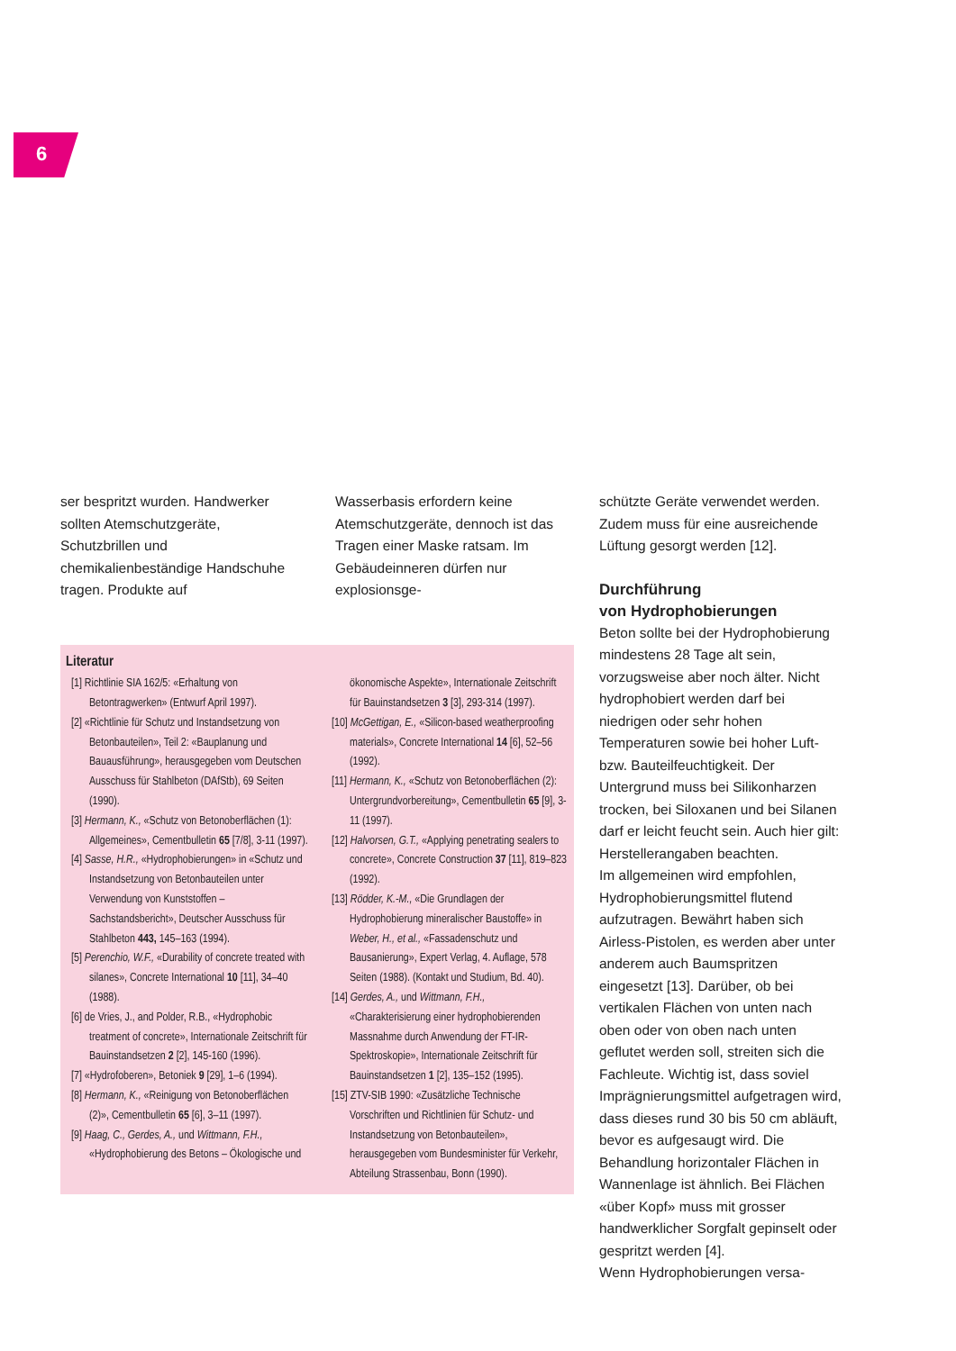6
ser bespritzt wurden. Handwerker sollten Atemschutzgeräte, Schutzbrillen und chemikalienbeständige Handschuhe tragen. Produkte auf
Wasserbasis erfordern keine Atemschutzgeräte, dennoch ist das Tragen einer Maske ratsam. Im Gebäudeinneren dürfen nur explosionsge-
Literatur
[1] Richtlinie SIA 162/5: «Erhaltung von Betontragwerken» (Entwurf April 1997).
[2] «Richtlinie für Schutz und Instandsetzung von Betonbauteilen», Teil 2: «Bauplanung und Bauausführung», herausgegeben vom Deutschen Ausschuss für Stahlbeton (DAfStb), 69 Seiten (1990).
[3] Hermann, K., «Schutz von Betonoberflächen (1): Allgemeines», Cementbulletin 65 [7/8], 3-11 (1997).
[4] Sasse, H.R., «Hydrophobierungen» in «Schutz und Instandsetzung von Betonbauteilen unter Verwendung von Kunststoffen – Sachstandsbericht», Deutscher Ausschuss für Stahlbeton 443, 145–163 (1994).
[5] Perenchio, W.F., «Durability of concrete treated with silanes», Concrete International 10 [11], 34–40 (1988).
[6] de Vries, J., and Polder, R.B., «Hydrophobic treatment of concrete», Internationale Zeitschrift für Bauinstandsetzen 2 [2], 145-160 (1996).
[7] «Hydrofoberen», Betoniek 9 [29], 1–6 (1994).
[8] Hermann, K., «Reinigung von Betonoberflächen (2)», Cementbulletin 65 [6], 3–11 (1997).
[9] Haag, C., Gerdes, A., und Wittmann, F.H., «Hydrophobierung des Betons – Ökologische und ökonomische Aspekte», Internationale Zeitschrift für Bauinstandsetzen 3 [3], 293-314 (1997).
[10] McGettigan, E., «Silicon-based weatherproofing materials», Concrete International 14 [6], 52–56 (1992).
[11] Hermann, K., «Schutz von Betonoberflächen (2): Untergrundvorbereitung», Cementbulletin 65 [9], 3-11 (1997).
[12] Halvorsen, G.T., «Applying penetrating sealers to concrete», Concrete Construction 37 [11], 819–823 (1992).
[13] Rödder, K.-M., «Die Grundlagen der Hydrophobierung mineralischer Baustoffe» in Weber, H., et al., «Fassadenschutz und Bausanierung», Expert Verlag, 4. Auflage, 578 Seiten (1988). (Kontakt und Studium, Bd. 40).
[14] Gerdes, A., und Wittmann, F.H., «Charakterisierung einer hydrophobierenden Massnahme durch Anwendung der FT-IR-Spektroskopie», Internationale Zeitschrift für Bauinstandsetzen 1 [2], 135–152 (1995).
[15] ZTV-SIB 1990: «Zusätzliche Technische Vorschriften und Richtlinien für Schutz- und Instandsetzung von Betonbauteilen», herausgegeben vom Bundesminister für Verkehr, Abteilung Strassenbau, Bonn (1990).
schützte Geräte verwendet werden. Zudem muss für eine ausreichende Lüftung gesorgt werden [12].
Durchführung
von Hydrophobierungen
Beton sollte bei der Hydrophobierung mindestens 28 Tage alt sein, vorzugsweise aber noch älter. Nicht hydrophobiert werden darf bei niedrigen oder sehr hohen Temperaturen sowie bei hoher Luft- bzw. Bauteilfeuchtigkeit. Der Untergrund muss bei Silikonharzen trocken, bei Siloxanen und bei Silanen darf er leicht feucht sein. Auch hier gilt: Herstellerangaben beachten.
Im allgemeinen wird empfohlen, Hydrophobierungsmittel flutend aufzutragen. Bewährt haben sich Airless-Pistolen, es werden aber unter anderem auch Baumspritzen eingesetzt [13]. Darüber, ob bei vertikalen Flächen von unten nach oben oder von oben nach unten geflutet werden soll, streiten sich die Fachleute. Wichtig ist, dass soviel Imprägnierungsmittel aufgetragen wird, dass dieses rund 30 bis 50 cm abläuft, bevor es aufgesaugt wird. Die Behandlung horizontaler Flächen in Wannenlage ist ähnlich. Bei Flächen «über Kopf» muss mit grosser handwerklicher Sorgfalt gepinselt oder gespritzt werden [4].
Wenn Hydrophobierungen versa-